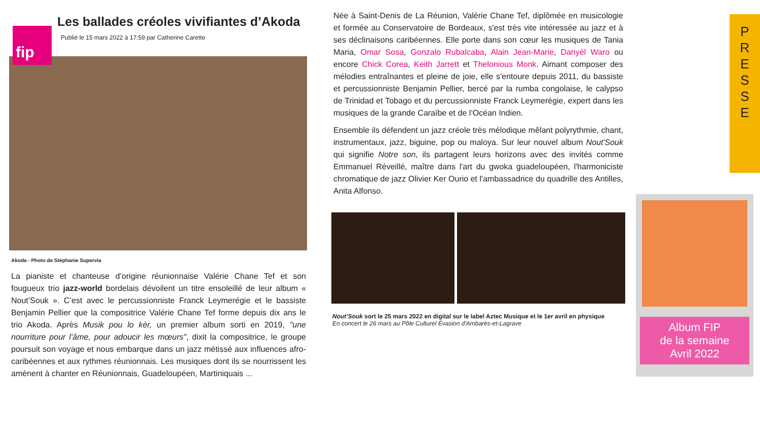fip
Les ballades créoles vivifiantes d’Akoda
Publié le 15 mars 2022 à 17:59 par Catherine Carette
Akoda - Photo de Stéphanie Supervia
La pianiste et chanteuse d’origine réunionnaise Valérie Chane Tef et son fougueux trio jazz-world bordelais dévoilent un titre ensoleillé de leur album « Nout’Souk ». C’est avec le percussionniste Franck Leymerégie et le bassiste Benjamin Pellier que la compositrice Valérie Chane Tef forme depuis dix ans le trio Akoda. Après Musik pou lo kèr, un premier album sorti en 2019, "une nourriture pour l’âme, pour adoucir les mœurs", dixit la compositrice, le groupe poursuit son voyage et nous embarque dans un jazz métissé aux influences afro-caribéennes et aux rythmes réunionnais. Les musiques dont ils se nourrissent les amènent à chanter en Réunionnais, Guadeloupéen, Martiniquais ...
Née à Saint-Denis de La Réunion, Valérie Chane Tef, diplômée en musicologie et formée au Conservatoire de Bordeaux, s'est très vite intéressée au jazz et à ses déclinaisons caribéennes. Elle porte dans son cœur les musiques de Tania Maria, Omar Sosa, Gonzalo Rubalcaba, Alain Jean-Marie, Danyèl Waro ou encore Chick Corea, Keith Jarrett et Thelonious Monk. Aimant composer des mélodies entraînantes et pleine de joie, elle s'entoure depuis 2011, du bassiste et percussionniste Benjamin Pellier, bercé par la rumba congolaise, le calypso de Trinidad et Tobago et du percussionniste Franck Leymerégie, expert dans les musiques de la grande Caraïbe et de l’Océan Indien.
Ensemble ils défendent un jazz créole très mélodique mêlant polyrythmie, chant, instrumentaux, jazz, biguine, pop ou maloya. Sur leur nouvel album Nout'Souk qui signifie Notre son, ils partagent leurs horizons avec des invités comme Emmanuel Réveillé, maître dans l'art du gwoka guadeloupéen, l'harmoniciste chromatique de jazz Olivier Ker Ourio et l'ambassadrice du quadrille des Antilles, Anita Alfonso.
Nout’Souk sort le 25 mars 2022 en digital sur le label Aztec Musique et le 1er avril en physique
En concert le 26 mars au Pôle Culturel Évasion d'Ambarès-et-Lagrave
P
R
E
S
S
E
Album FIP
de la semaine
Avril 2022